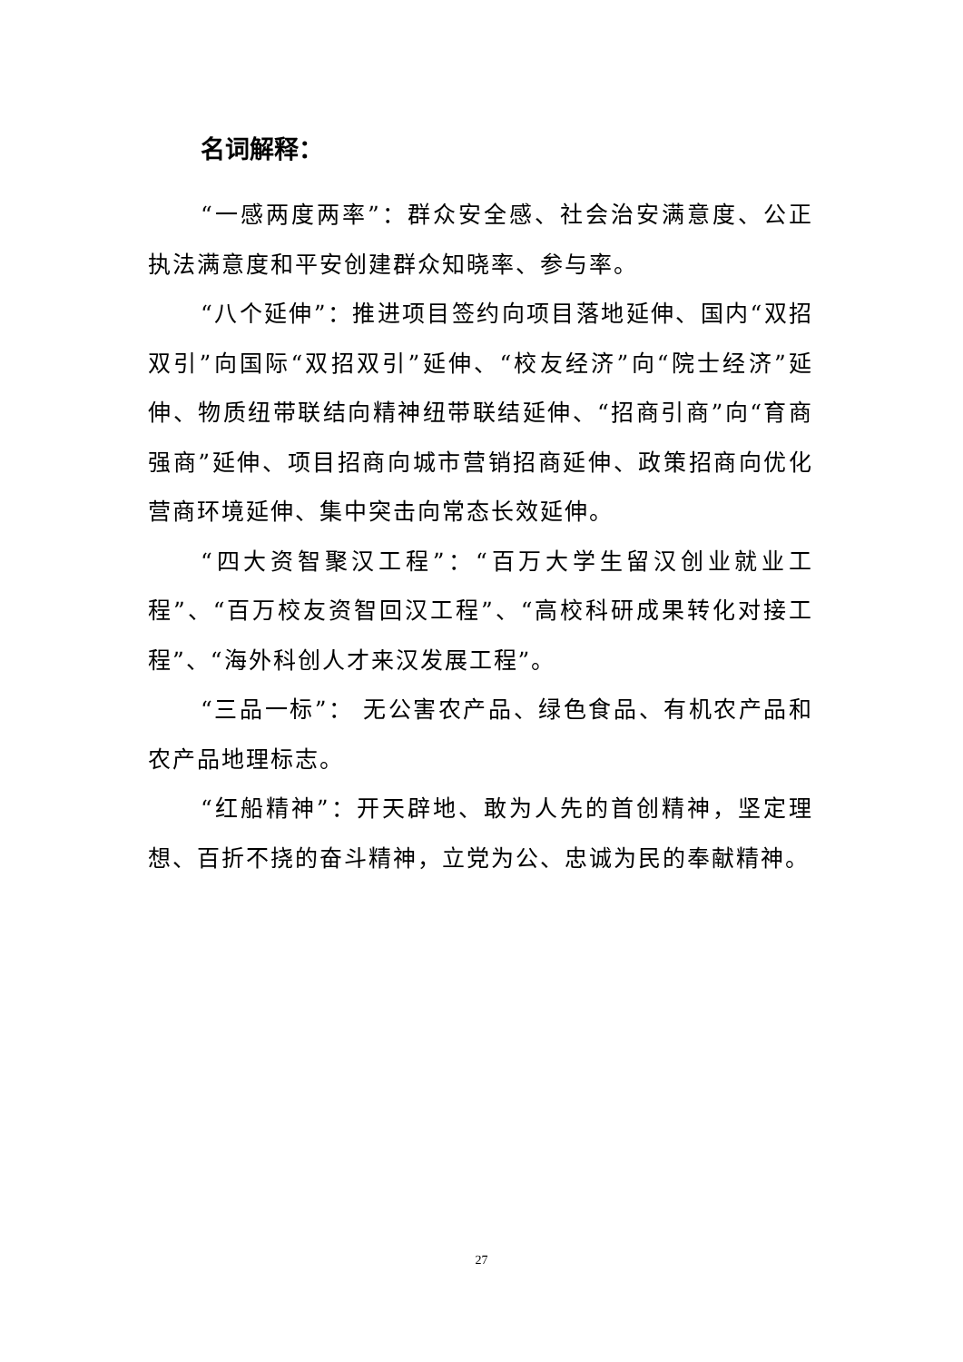名词解释：
“一感两度两率”：群众安全感、社会治安满意度、公正执法满意度和平安创建群众知晓率、参与率。
“八个延伸”：推进项目签约向项目落地延伸、国内“双招双引”向国际“双招双引”延伸、“校友经济”向“院士经济”延伸、物质纽带联结向精神纽带联结延伸、“招商引商”向“育商强商”延伸、项目招商向城市营销招商延伸、政策招商向优化营商环境延伸、集中突击向常态长效延伸。
“四大资智聚汉工程”：“百万大学生留汉创业就业工程”、“百万校友资智回汉工程”、“高校科研成果转化对接工程”、“海外科创人才来汉发展工程”。
“三品一标”： 无公害农产品、绿色食品、有机农产品和农产品地理标志。
“红船精神”：开天辟地、敢为人先的首创精神，坚定理想、百折不挠的奋斗精神，立党为公、忠诚为民的奉献精神。
27